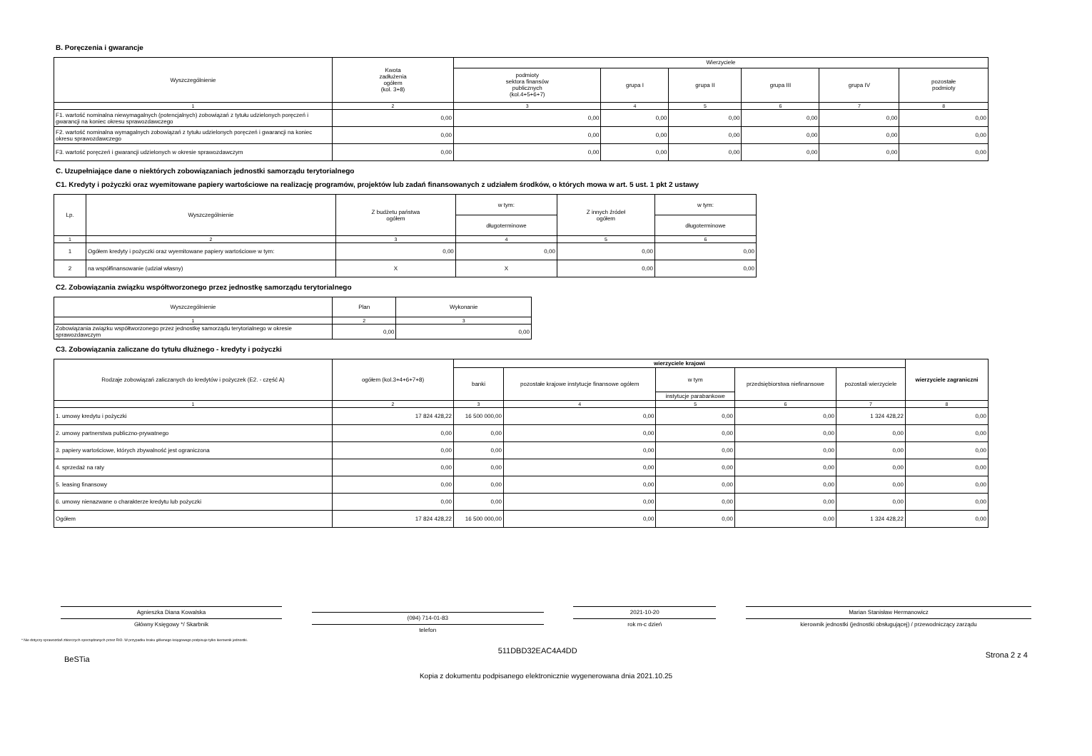B. Poręczenia i gwarancje
| Wyszczególnienie | Kwota zadłużenia ogółem (kol. 3+8) | Wierzyciele | | | | | |
| --- | --- | --- | --- | --- | --- | --- | --- |
| | | podmioty sektora finansów publicznych (kol.4+5+6+7) | grupa I | grupa II | grupa III | grupa IV | pozostałe podmioty |
| 1 | 2 | 3 | 4 | 5 | 6 | 7 | 8 |
| F1. wartość nominalna niewymagalnych (potencjalnych) zobowiązań z tytułu udzielonych poręczeń i gwarancji na koniec okresu sprawozdawczego | 0,00 | 0,00 | 0,00 | 0,00 | 0,00 | 0,00 | 0,00 |
| F2. wartość nominalna wymagalnych zobowiązań z tytułu udzielonych poręczeń i gwarancji na koniec okresu sprawozdawczego | 0,00 | 0,00 | 0,00 | 0,00 | 0,00 | 0,00 | 0,00 |
| F3. wartość poręczeń i gwarancji udzielonych w okresie sprawozdawczym | 0,00 | 0,00 | 0,00 | 0,00 | 0,00 | 0,00 | 0,00 |
C. Uzupełniające dane o niektórych zobowiązaniach jednostki samorządu terytorialnego
C1. Kredyty i pożyczki oraz wyemitowane papiery wartościowe na realizację programów, projektów lub zadań finansowanych z udziałem środków, o których mowa w art. 5 ust. 1 pkt 2 ustawy
| Lp. | Wyszczególnienie | Z budżetu państwa ogółem | w tym: | Z innych źródeł ogółem | w tym: |
| --- | --- | --- | --- | --- | --- |
| | | | długoterminowe | | długoterminowe |
| 1 | 2 | 3 | 4 | 5 | 6 |
| 1 | Ogółem kredyty i pożyczki oraz wyemitowane papiery wartościowe w tym: | 0,00 | 0,00 | 0,00 | 0,00 |
| 2 | na współfinansowanie (udział własny) | X | X | 0,00 | 0,00 |
C2. Zobowiązania związku współtworzonego przez jednostkę samorządu terytorialnego
| Wyszczególnienie | Plan | Wykonanie |
| --- | --- | --- |
| 1 | 2 | 3 |
| Zobowiązania związku współtworzonego przez jednostkę samorządu terytorialnego w okresie sprawozdawczym | 0,00 | 0,00 |
C3. Zobowiązania zaliczane do tytułu dłużnego - kredyty i pożyczki
| Rodzaje zobowiązań zaliczanych do kredytów i pożyczek (E2. - część A) | ogółem (kol.3+4+6+7+8) | wierzyciele krajowi | | | | | wierzyciele zagraniczni |
| --- | --- | --- | --- | --- | --- | --- | --- |
| | | banki | pozostałe krajowe instytucje finansowe ogółem | w tym | przedsiębiorstwa niefinansowe | pozostali wierzyciele | |
| | | | | instytucje parabankowe | | | |
| 1 | 2 | 3 | 4 | 5 | 6 | 7 | 8 |
| 1. umowy kredytu i pożyczki | 17 824 428,22 | 16 500 000,00 | 0,00 | 0,00 | 0,00 | 1 324 428,22 | 0,00 |
| 2. umowy partnerstwa publiczno-prywatnego | 0,00 | 0,00 | 0,00 | 0,00 | 0,00 | 0,00 | 0,00 |
| 3. papiery wartościowe, których zbywalność jest ograniczona | 0,00 | 0,00 | 0,00 | 0,00 | 0,00 | 0,00 | 0,00 |
| 4. sprzedaż na raty | 0,00 | 0,00 | 0,00 | 0,00 | 0,00 | 0,00 | 0,00 |
| 5. leasing finansowy | 0,00 | 0,00 | 0,00 | 0,00 | 0,00 | 0,00 | 0,00 |
| 6. umowy nienazwane o charakterze kredytu lub pożyczki | 0,00 | 0,00 | 0,00 | 0,00 | 0,00 | 0,00 | 0,00 |
| Ogółem | 17 824 428,22 | 16 500 000,00 | 0,00 | 0,00 | 0,00 | 1 324 428,22 | 0,00 |
Agnieszka Diana Kowalska
Główny Księgowy */ Skarbnik
(094) 714-01-83
telefon
2021-10-20
rok m-c dzień
Marian Stanisław Hermanowicz
kierownik jednostki (jednostki obsługującej) / przewodniczący zarządu
* Nie dotyczy sprawozdań zbiorczych sporządzanych przez RIO. W przypadku braku głównego księgowego podpisuje tylko kierownik jednostki.
BeSTia 511DBD32EAC4A4DD Strona 2 z 4
Kopia z dokumentu podpisanego elektronicznie wygenerowana dnia 2021.10.25